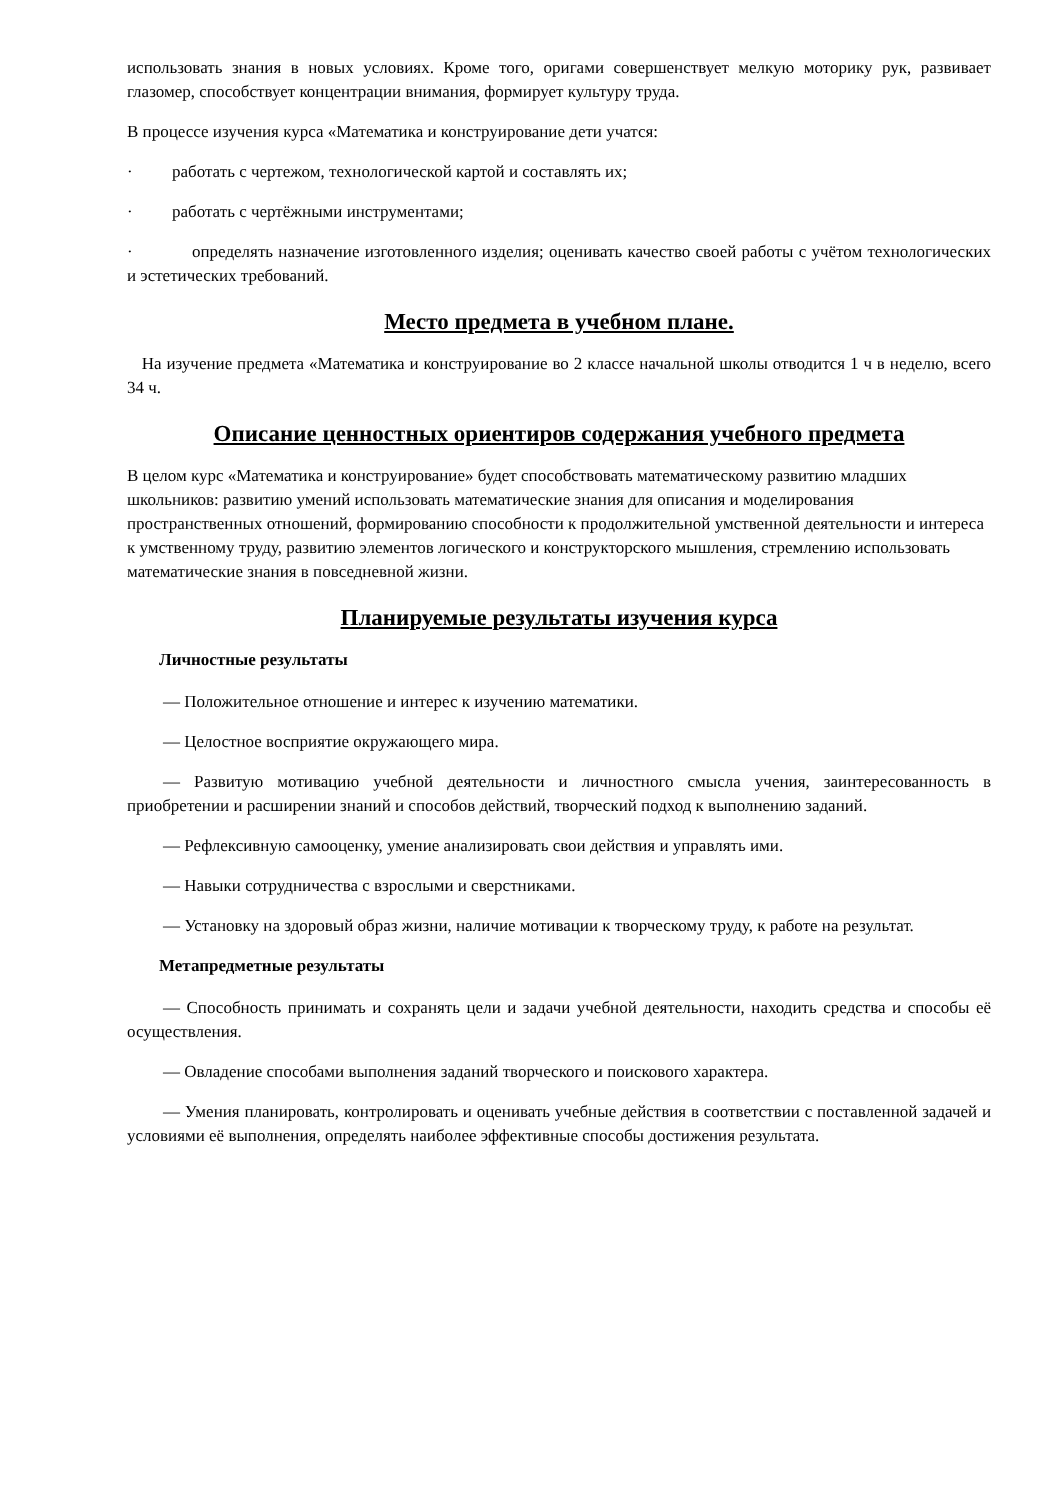использовать знания в новых условиях. Кроме того, оригами совершенствует мелкую моторику рук, развивает глазомер, способствует концентрации внимания, формирует культуру труда.
В процессе изучения курса «Математика и конструирование дети учатся:
· работать с чертежом, технологической картой и составлять их;
· работать с чертёжными инструментами;
· определять назначение изготовленного изделия; оценивать качество своей работы с учётом технологических и эстетических требований.
Место предмета в учебном плане.
На изучение предмета «Математика и конструирование во 2 классе начальной школы отводится 1 ч в неделю, всего 34 ч.
Описание ценностных ориентиров содержания учебного предмета
В целом курс «Математика и конструирование» будет способствовать математическому развитию младших школьников: развитию умений использовать математические знания для описания и моделирования пространственных отношений, формированию способности к продолжительной умственной деятельности и интереса к умственному труду, развитию элементов логического и конструкторского мышления, стремлению использовать математические знания в повседневной жизни.
Планируемые результаты изучения курса
Личностные результаты
— Положительное отношение и интерес к изучению математики.
— Целостное восприятие окружающего мира.
— Развитую мотивацию учебной деятельности и личностного смысла учения, заинтересованность в приобретении и расширении знаний и способов действий, творческий подход к выполнению заданий.
— Рефлексивную самооценку, умение анализировать свои действия и управлять ими.
— Навыки сотрудничества с взрослыми и сверстниками.
— Установку на здоровый образ жизни, наличие мотивации к творческому труду, к работе на результат.
Метапредметные результаты
— Способность принимать и сохранять цели и задачи учебной деятельности, находить средства и способы её осуществления.
— Овладение способами выполнения заданий творческого и поискового характера.
— Умения планировать, контролировать и оценивать учебные действия в соответствии с поставленной задачей и условиями её выполнения, определять наиболее эффективные способы достижения результата.